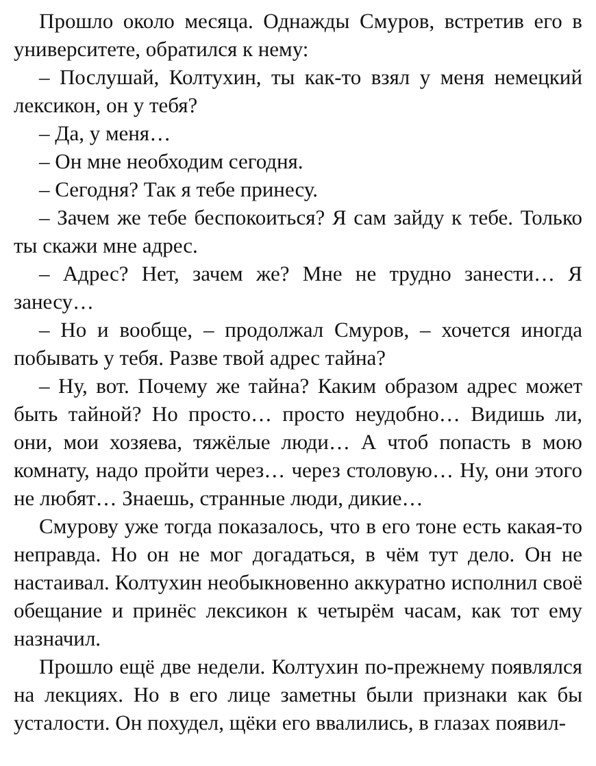Прошло около месяца. Однажды Смуров, встретив его в университете, обратился к нему:
– Послушай, Колтухин, ты как-то взял у меня немецкий лексикон, он у тебя?
– Да, у меня…
– Он мне необходим сегодня.
– Сегодня? Так я тебе принесу.
– Зачем же тебе беспокоиться? Я сам зайду к тебе. Только ты скажи мне адрес.
– Адрес? Нет, зачем же? Мне не трудно занести… Я занесу…
– Но и вообще, – продолжал Смуров, – хочется иногда побывать у тебя. Разве твой адрес тайна?
– Ну, вот. Почему же тайна? Каким образом адрес может быть тайной? Но просто… просто неудобно… Видишь ли, они, мои хозяева, тяжёлые люди… А чтоб попасть в мою комнату, надо пройти через… через столовую… Ну, они этого не любят… Знаешь, странные люди, дикие…
Смурову уже тогда показалось, что в его тоне есть какая-то неправда. Но он не мог догадаться, в чём тут дело. Он не настаивал. Колтухин необыкновенно аккуратно исполнил своё обещание и принёс лексикон к четырём часам, как тот ему назначил.
Прошло ещё две недели. Колтухин по-прежнему появлялся на лекциях. Но в его лице заметны были признаки как бы усталости. Он похудел, щёки его ввалились, в глазах появил-